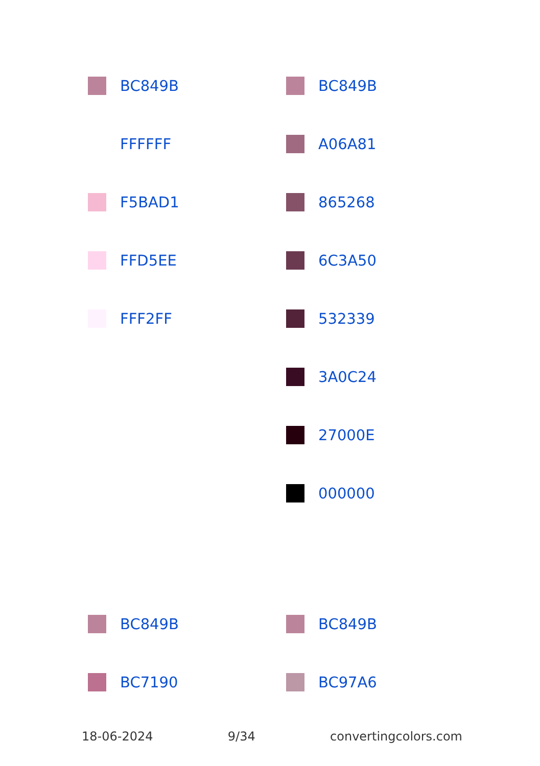BC849B
FFFFFF
F5BAD1
FFD5EE
FFF2FF
BC849B
A06A81
865268
6C3A50
532339
3A0C24
27000E
000000
BC849B
BC7190
BC849B
BC97A6
18-06-2024 9/34 convertingcolors.com